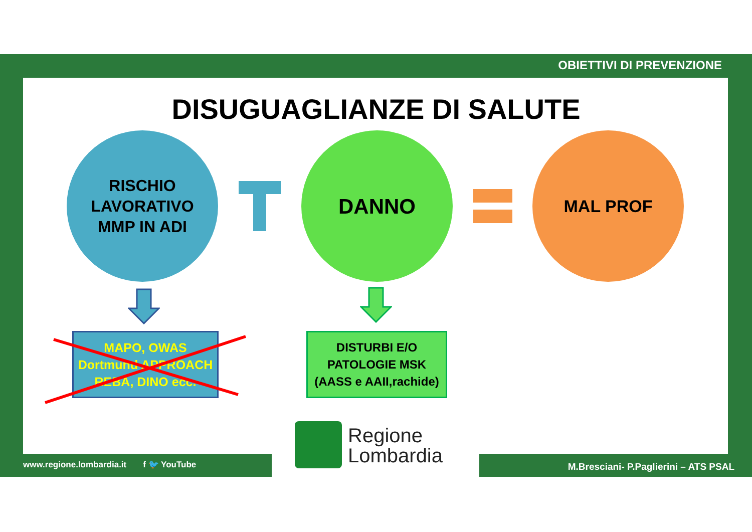OBIETTIVI DI PREVENZIONE
DISUGUAGLIANZE DI SALUTE
RISCHIO
LAVORATIVO
MMP IN ADI
DANNO MAL PROF
MAPO, OWAS
Dortmund APPROACH
REBA, DINO ecc.
DISTURBI E/O
PATOLOGIE MSK
(AASS e AAII,rachide)
Regione
Lombardia
www.regione.lombardia.it f 🐦 YouTube
M.Bresciani- P.Paglierini – ATS PSAL